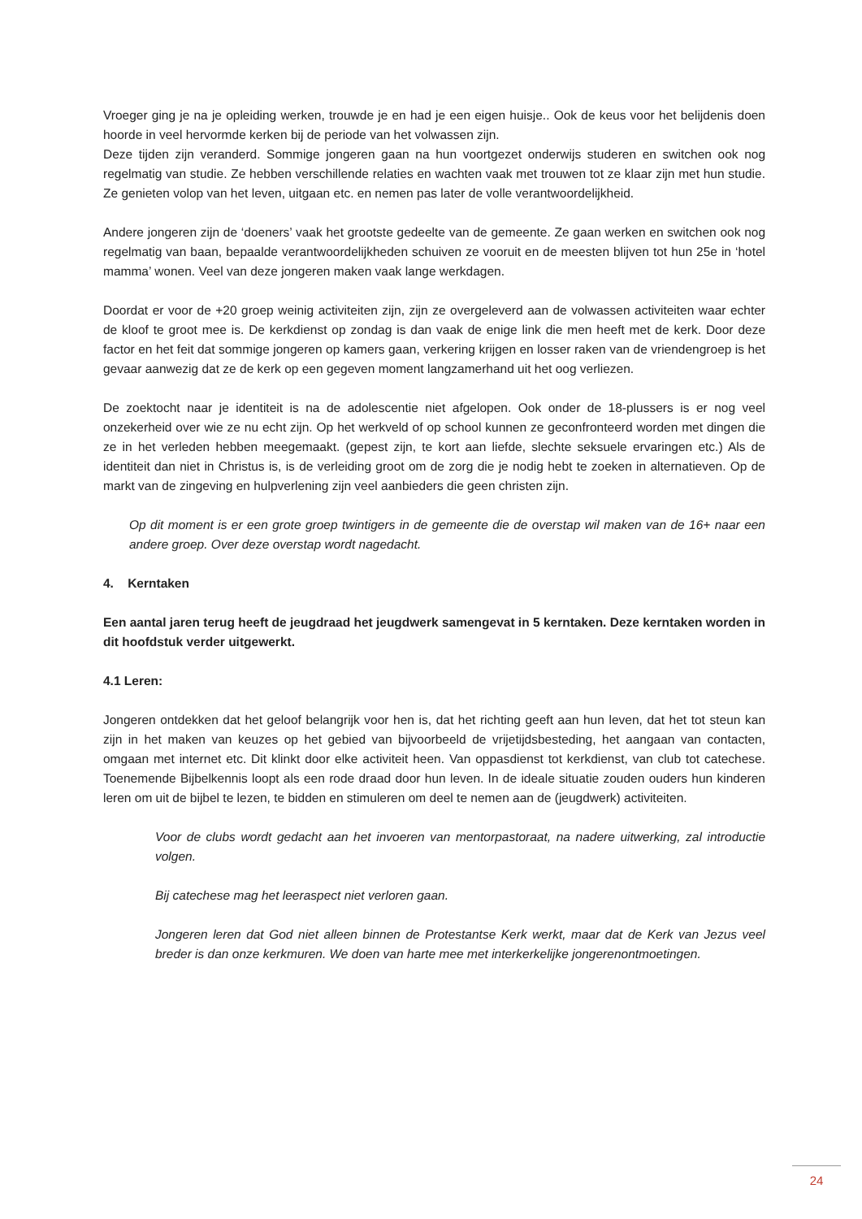Vroeger ging je na je opleiding werken, trouwde je en had je een eigen huisje.. Ook de keus voor het belijdenis doen hoorde in veel hervormde kerken bij de periode van het volwassen zijn.
Deze tijden zijn veranderd. Sommige jongeren gaan na hun voortgezet onderwijs studeren en switchen ook nog regelmatig van studie. Ze hebben verschillende relaties en wachten vaak met trouwen tot ze klaar zijn met hun studie. Ze genieten volop van het leven, uitgaan etc. en nemen pas later de volle verantwoordelijkheid.
Andere jongeren zijn de ‘doeners’ vaak het grootste gedeelte van de gemeente. Ze gaan werken en switchen ook nog regelmatig van baan, bepaalde verantwoordelijkheden schuiven ze vooruit en de meesten blijven tot hun 25e in ‘hotel mamma’ wonen. Veel van deze jongeren maken vaak lange werkdagen.
Doordat er voor de +20 groep weinig activiteiten zijn, zijn ze overgeleverd aan de volwassen activiteiten waar echter de kloof te groot mee is. De kerkdienst op zondag is dan vaak de enige link die men heeft met de kerk. Door deze factor en het feit dat sommige jongeren op kamers gaan, verkering krijgen en losser raken van de vriendengroep is het gevaar aanwezig dat ze de kerk op een gegeven moment langzamerhand uit het oog verliezen.
De zoektocht naar je identiteit is na de adolescentie niet afgelopen. Ook onder de 18-plussers is er nog veel onzekerheid over wie ze nu echt zijn. Op het werkveld of op school kunnen ze geconfronteerd worden met dingen die ze in het verleden hebben meegemaakt. (gepest zijn, te kort aan liefde, slechte seksuele ervaringen etc.) Als de identiteit dan niet in Christus is, is de verleiding groot om de zorg die je nodig hebt te zoeken in alternatieven. Op de markt van de zingeving en hulpverlening zijn veel aanbieders die geen christen zijn.
Op dit moment is er een grote groep twintigers in de gemeente die de overstap wil maken van de 16+ naar een andere groep. Over deze overstap wordt nagedacht.
4. Kerntaken
Een aantal jaren terug heeft de jeugdraad het jeugdwerk samengevat in 5 kerntaken. Deze kerntaken worden in dit hoofdstuk verder uitgewerkt.
4.1 Leren:
Jongeren ontdekken dat het geloof belangrijk voor hen is, dat het richting geeft aan hun leven, dat het tot steun kan zijn in het maken van keuzes op het gebied van bijvoorbeeld de vrijetijdsbesteding, het aangaan van contacten, omgaan met internet etc. Dit klinkt door elke activiteit heen. Van oppasdienst tot kerkdienst, van club tot catechese. Toenemende Bijbelkennis loopt als een rode draad door hun leven. In de ideale situatie zouden ouders hun kinderen leren om uit de bijbel te lezen, te bidden en stimuleren om deel te nemen aan de (jeugdwerk) activiteiten.
Voor de clubs wordt gedacht aan het invoeren van mentorpastoraat, na nadere uitwerking, zal introductie volgen.
Bij catechese mag het leeraspect niet verloren gaan.
Jongeren leren dat God niet alleen binnen de Protestantse Kerk werkt, maar dat de Kerk van Jezus veel breder is dan onze kerkmuren. We doen van harte mee met interkerkelijke jongerenontmoetingen.
24